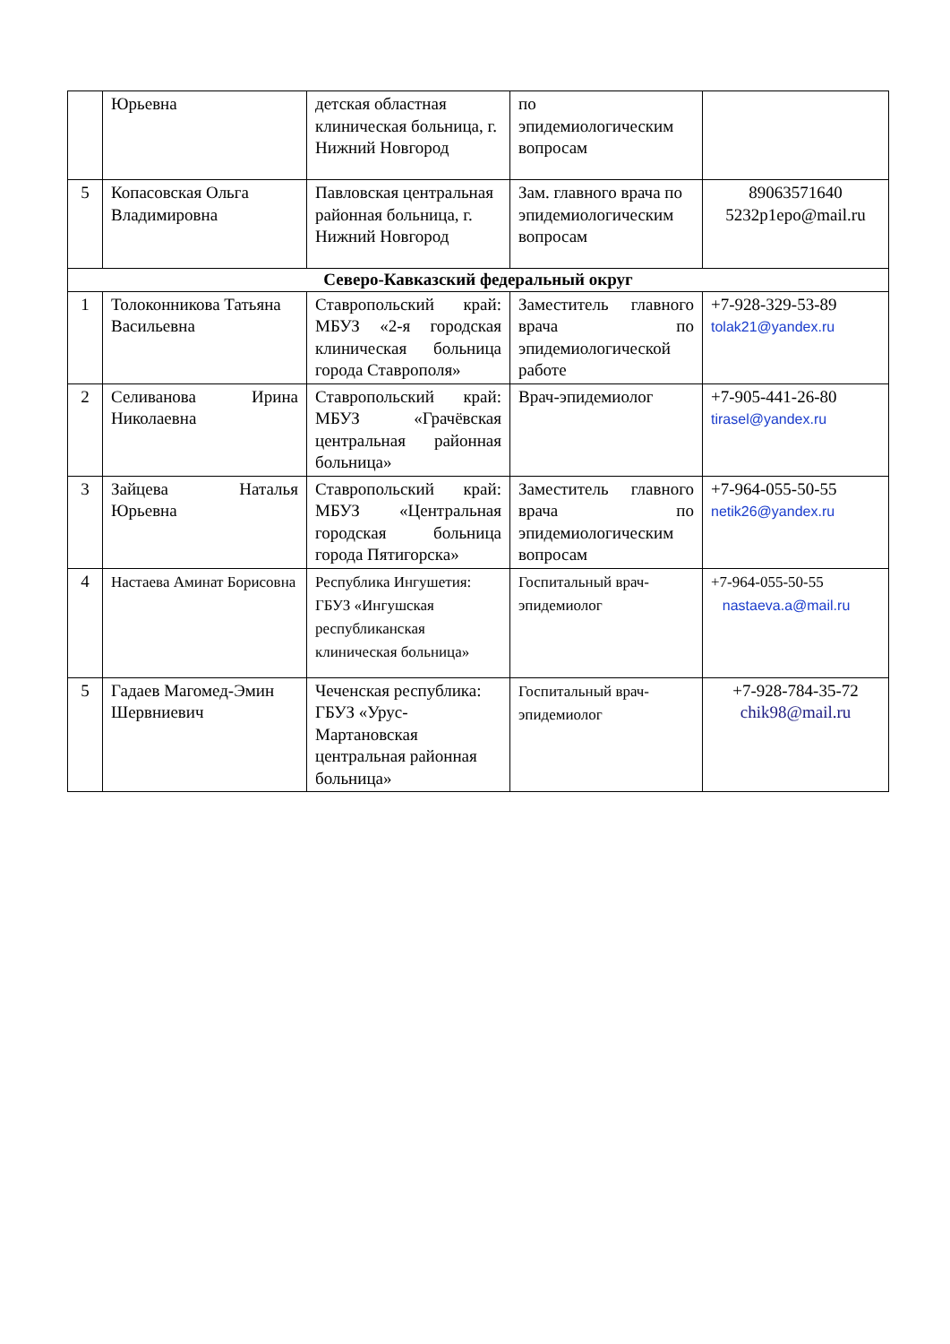| | Юрьевна | детская областная клиническая больница, г. Нижний Новгород | по эпидемиологическим вопросам | |
| 5 | Копасовская Ольга Владимировна | Павловская центральная районная больница, г. Нижний Новгород | Зам. главного врача по эпидемиологическим вопросам | 89063571640 5232p1epo@mail.ru |
| Северо-Кавказский федеральный округ | | | | |
| 1 | Толоконникова Татьяна Васильевна | Ставропольский край: МБУЗ «2-я городская клиническая больница города Ставрополя» | Заместитель главного врача по эпидемиологической работе | +7-928-329-53-89 tolak21@yandex.ru |
| 2 | Селиванова Ирина Николаевна | Ставропольский край: МБУЗ «Грачёвская центральная районная больница» | Врач-эпидемиолог | +7-905-441-26-80 tirasel@yandex.ru |
| 3 | Зайцева Наталья Юрьевна | Ставропольский край: МБУЗ «Центральная городская больница города Пятигорска» | Заместитель главного врача по эпидемиологическим вопросам | +7-964-055-50-55 netik26@yandex.ru |
| 4 | Настаева Аминат Борисовна | Республика Ингушетия: ГБУЗ «Ингушская республиканская клиническая больница» | Госпитальный врач-эпидемиолог | +7-964-055-50-55 nastaeva.a@mail.ru |
| 5 | Гадаев Магомед-Эмин Шервниевич | Чеченская республика: ГБУЗ «Урус-Мартановская центральная районная больница» | Госпитальный врач-эпидемиолог | +7-928-784-35-72 chik98@mail.ru |